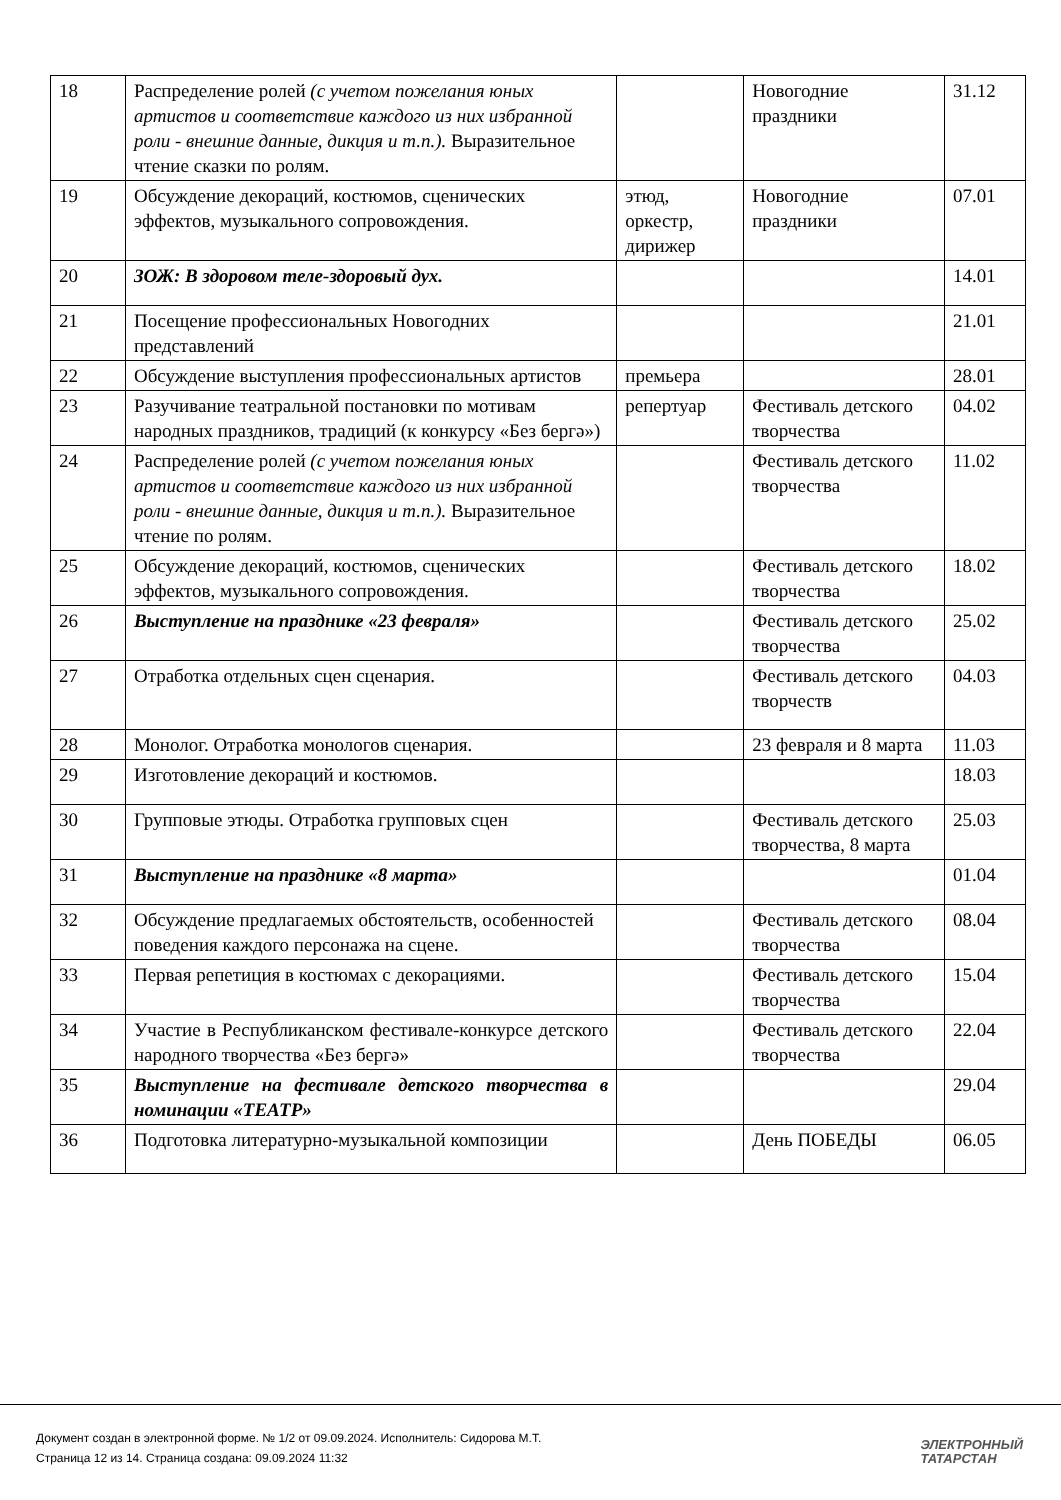| 18 | Распределение ролей (с учетом пожелания юных артистов и соответствие каждого из них избранной роли - внешние данные, дикция и т.п.). Выразительное чтение сказки по ролям. | | Новогодние праздники | 31.12 |
| 19 | Обсуждение декораций, костюмов, сценических эффектов, музыкального сопровождения. | этюд, оркестр, дирижер | Новогодние праздники | 07.01 |
| 20 | ЗОЖ: В здоровом теле-здоровый дух. | | | 14.01 |
| 21 | Посещение профессиональных Новогодних представлений | | | 21.01 |
| 22 | Обсуждение выступления профессиональных артистов | премьера | | 28.01 |
| 23 | Разучивание театральной постановки по мотивам народных праздников, традиций (к конкурсу «Без бергә») | репертуар | Фестиваль детского творчества | 04.02 |
| 24 | Распределение ролей (с учетом пожелания юных артистов и соответствие каждого из них избранной роли - внешние данные, дикция и т.п.). Выразительное чтение по ролям. | | Фестиваль детского творчества | 11.02 |
| 25 | Обсуждение декораций, костюмов, сценических эффектов, музыкального сопровождения. | | Фестиваль детского творчества | 18.02 |
| 26 | Выступление на празднике «23 февраля» | | Фестиваль детского творчества | 25.02 |
| 27 | Отработка отдельных сцен сценария. | | Фестиваль детского творчеств | 04.03 |
| 28 | Монолог. Отработка монологов сценария. | | 23 февраля и 8 марта | 11.03 |
| 29 | Изготовление декораций и костюмов. | | | 18.03 |
| 30 | Групповые этюды. Отработка групповых сцен | | Фестиваль детского творчества, 8 марта | 25.03 |
| 31 | Выступление на празднике «8 марта» | | | 01.04 |
| 32 | Обсуждение предлагаемых обстоятельств, особенностей поведения каждого персонажа на сцене. | | Фестиваль детского творчества | 08.04 |
| 33 | Первая репетиция в костюмах с декорациями. | | Фестиваль детского творчества | 15.04 |
| 34 | Участие в Республиканском фестивале-конкурсе детского народного творчества «Без бергә» | | Фестиваль детского творчества | 22.04 |
| 35 | Выступление на фестивале детского творчества в номинации «ТЕАТР» | | | 29.04 |
| 36 | Подготовка литературно-музыкальной композиции | | День ПОБЕДЫ | 06.05 |
Документ создан в электронной форме. № 1/2 от 09.09.2024. Исполнитель: Сидорова М.Т.
Страница 12 из 14. Страница создана: 09.09.2024 11:32
ЭЛЕКТРОННЫЙ
ТАТАРСТАН